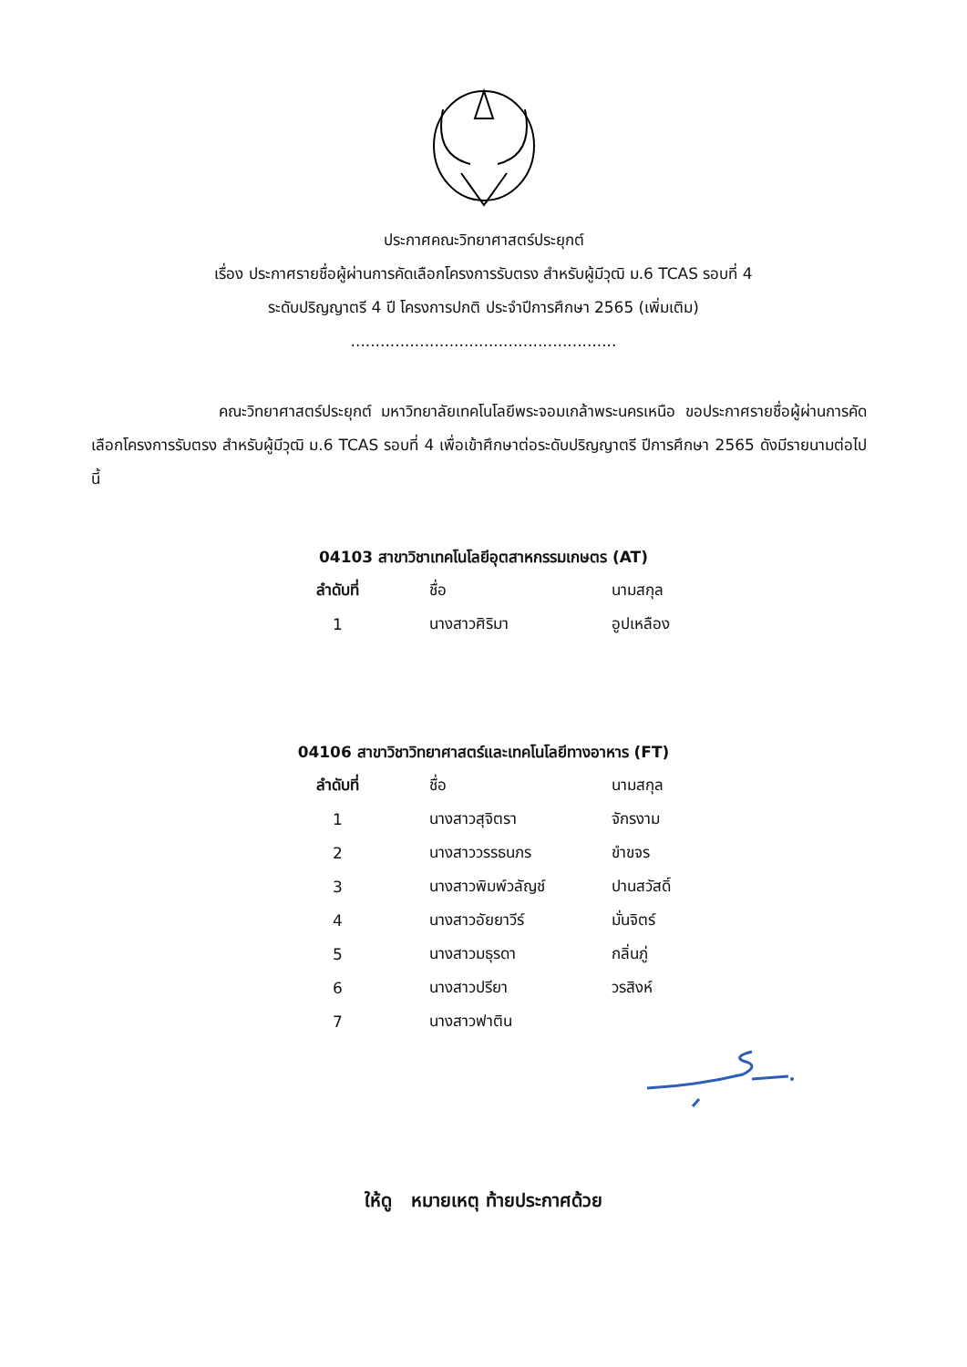ประกาศคณะวิทยาศาสตร์ประยุกต์
เรื่อง ประกาศรายชื่อผู้ผ่านการคัดเลือกโครงการรับตรง สำหรับผู้มีวุฒิ ม.6 TCAS รอบที่ 4
ระดับปริญญาตรี 4 ปี โครงการปกติ ประจำปีการศึกษา 2565 (เพิ่มเติม)
......................................................
คณะวิทยาศาสตร์ประยุกต์ มหาวิทยาลัยเทคโนโลยีพระจอมเกล้าพระนครเหนือ ขอประกาศรายชื่อผู้ผ่านการคัดเลือกโครงการรับตรง สำหรับผู้มีวุฒิ ม.6 TCAS รอบที่ 4 เพื่อเข้าศึกษาต่อระดับปริญญาตรี ปีการศึกษา 2565 ดังมีรายนามต่อไปนี้
04103 สาขาวิชาเทคโนโลยีอุตสาหกรรมเกษตร (AT)
| ลำดับที่ | ชื่อ | นามสกุล |
| --- | --- | --- |
| 1 | นางสาวศิริมา | อูปเหลือง |
04106 สาขาวิชาวิทยาศาสตร์และเทคโนโลยีทางอาหาร (FT)
| ลำดับที่ | ชื่อ | นามสกุล |
| --- | --- | --- |
| 1 | นางสาวสุจิตรา | จักรงาม |
| 2 | นางสาววรรธนภร | ขำขจร |
| 3 | นางสาวพิมพ์วลัญช์ | ปานสวัสดิ์ |
| 4 | นางสาวอัยยาวีร์ | มั่นจิตร์ |
| 5 | นางสาวมธุรดา | กลิ่นภู่ |
| 6 | นางสาวปรียา | วรสิงห์ |
| 7 | นางสาวฟาติน | |
ให้ดู หมายเหตุ ท้ายประกาศด้วย